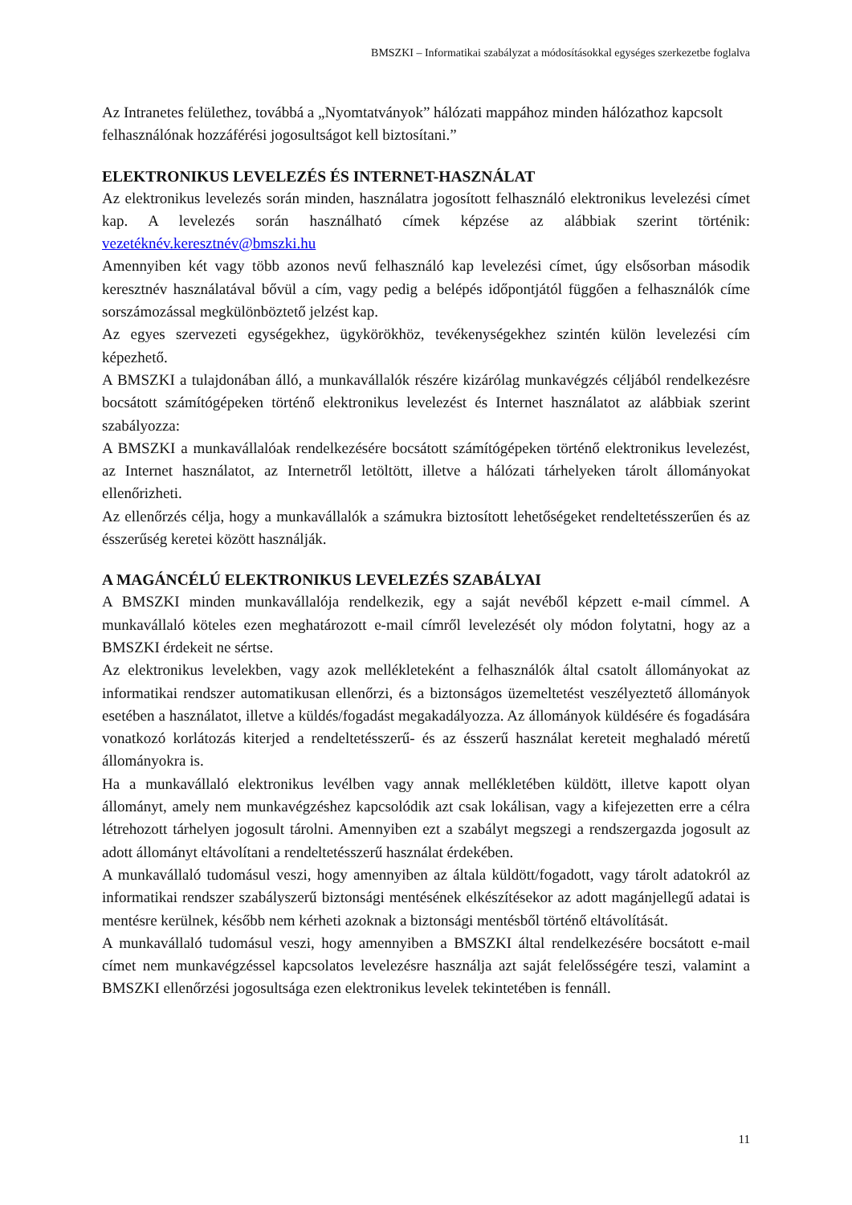BMSZKI – Informatikai szabályzat a módosításokkal egységes szerkezetbe foglalva
Az Intranetes felülethez, továbbá a „Nyomtatványok” hálózati mappához minden hálózathoz kapcsolt felhasználónak hozzáférési jogosultságot kell biztosítani.”
ELEKTRONIKUS LEVELEZÉS ÉS INTERNET-HASZNÁLAT
Az elektronikus levelezés során minden, használatra jogosított felhasználó elektronikus levelezési címet kap. A levelezés során használható címek képzése az alábbiak szerint történik: vezetéknév.keresztnév@bmszki.hu
Amennyiben két vagy több azonos nevű felhasználó kap levelezési címet, úgy elsősorban második keresztnév használatával bővül a cím, vagy pedig a belépés időpontjától függően a felhasználók címe sorszámozással megkülönböztető jelzést kap.
Az egyes szervezeti egységekhez, ügykörökhöz, tevékenységekhez szintén külön levelezési cím képezhető.
A BMSZKI a tulajdonában álló, a munkavállalók részére kizárólag munkavégzés céljából rendelkezésre bocsátott számítógépeken történő elektronikus levelezést és Internet használatot az alábbiak szerint szabályozza:
A BMSZKI a munkavállalóak rendelkezésére bocsátott számítógépeken történő elektronikus levelezést, az Internet használatot, az Internetről letöltött, illetve a hálózati tárhelyeken tárolt állományokat ellenőrizheti.
Az ellenőrzés célja, hogy a munkavállalók a számukra biztosított lehetőségeket rendeltetésszerűen és az ésszerűség keretei között használják.
A MAGÁNCÉLÚ ELEKTRONIKUS LEVELEZÉS SZABÁLYAI
A BMSZKI minden munkavállalója rendelkezik, egy a saját nevéből képzett e-mail címmel. A munkavállaló köteles ezen meghatározott e-mail címről levelezését oly módon folytatni, hogy az a BMSZKI érdekeit ne sértse.
Az elektronikus levelekben, vagy azok mellékleteként a felhasználók által csatolt állományokat az informatikai rendszer automatikusan ellenőrzi, és a biztonságos üzemeltetést veszélyeztető állományok esetében a használatot, illetve a küldés/fogadást megakadályozza. Az állományok küldésére és fogadására vonatkozó korlátozás kiterjed a rendeltetésszerű- és az ésszerű használat kereteit meghaladó méretű állományokra is.
Ha a munkavállaló elektronikus levélben vagy annak mellékletében küldött, illetve kapott olyan állományt, amely nem munkavégzéshez kapcsolódik azt csak lokálisan, vagy a kifejezetten erre a célra létrehozott tárhelyen jogosult tárolni. Amennyiben ezt a szabályt megszegi a rendszergazda jogosult az adott állományt eltávolítani a rendeltetésszerű használat érdekében.
A munkavállaló tudomásul veszi, hogy amennyiben az általa küldött/fogadott, vagy tárolt adatokról az informatikai rendszer szabályszerű biztonsági mentésének elkészítésekor az adott magánjellegű adatai is mentésre kerülnek, később nem kérheti azoknak a biztonsági mentésből történő eltávolítását.
A munkavállaló tudomásul veszi, hogy amennyiben a BMSZKI által rendelkezésére bocsátott e-mail címet nem munkavégzéssel kapcsolatos levelezésre használja azt saját felelősségére teszi, valamint a BMSZKI ellenőrzési jogosultsága ezen elektronikus levelek tekintetében is fennáll.
11